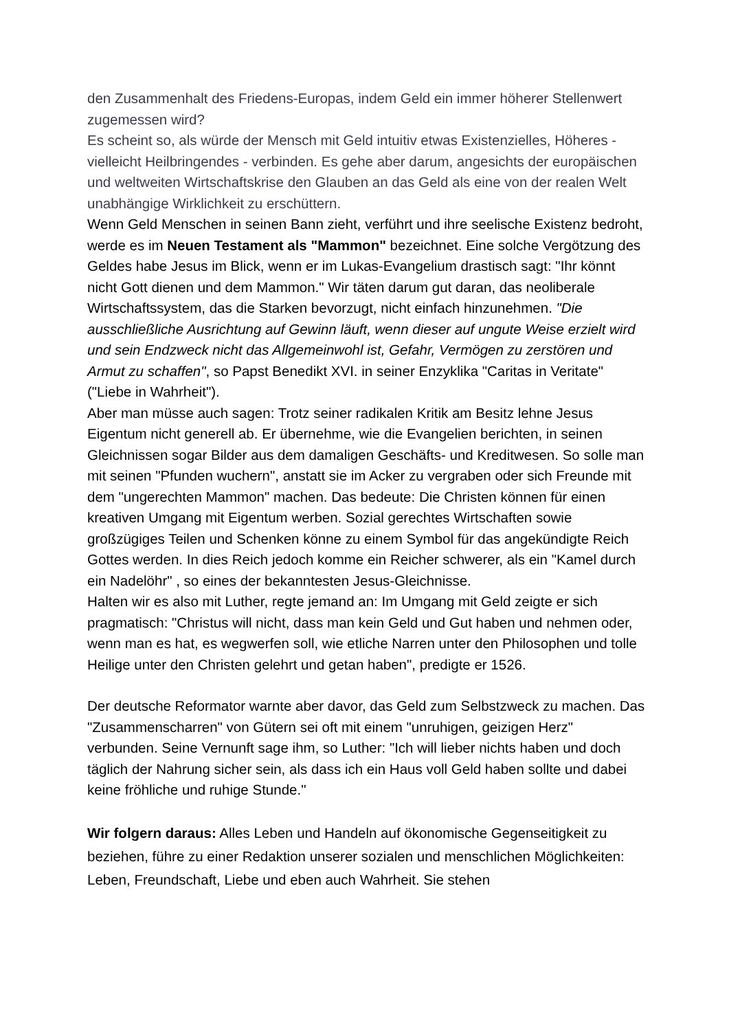den Zusammenhalt des Friedens-Europas, indem Geld ein immer höherer Stellenwert zugemessen wird?
Es scheint so, als würde der Mensch mit Geld intuitiv etwas Existenzielles, Höheres - vielleicht Heilbringendes - verbinden. Es gehe aber darum, angesichts der europäischen und weltweiten Wirtschaftskrise den Glauben an das Geld als eine von der realen Welt unabhängige Wirklichkeit zu erschüttern.
Wenn Geld Menschen in seinen Bann zieht, verführt und ihre seelische Existenz bedroht, werde es im Neuen Testament als "Mammon" bezeichnet. Eine solche Vergötzung des Geldes habe Jesus im Blick, wenn er im Lukas-Evangelium drastisch sagt: "Ihr könnt nicht Gott dienen und dem Mammon." Wir täten darum gut daran, das neoliberale Wirtschaftssystem, das die Starken bevorzugt, nicht einfach hinzunehmen. "Die ausschließliche Ausrichtung auf Gewinn läuft, wenn dieser auf ungute Weise erzielt wird und sein Endzweck nicht das Allgemeinwohl ist, Gefahr, Vermögen zu zerstören und Armut zu schaffen", so Papst Benedikt XVI. in seiner Enzyklika "Caritas in Veritate" ("Liebe in Wahrheit").
Aber man müsse auch sagen: Trotz seiner radikalen Kritik am Besitz lehne Jesus Eigentum nicht generell ab. Er übernehme, wie die Evangelien berichten, in seinen Gleichnissen sogar Bilder aus dem damaligen Geschäfts- und Kreditwesen. So solle man mit seinen "Pfunden wuchern", anstatt sie im Acker zu vergraben oder sich Freunde mit dem "ungerechten Mammon" machen. Das bedeute: Die Christen können für einen kreativen Umgang mit Eigentum werben. Sozial gerechtes Wirtschaften sowie großzügiges Teilen und Schenken könne zu einem Symbol für das angekündigte Reich Gottes werden. In dies Reich jedoch komme ein Reicher schwerer, als ein "Kamel durch ein Nadelöhr" , so eines der bekanntesten Jesus-Gleichnisse.
Halten wir es also mit Luther, regte jemand an: Im Umgang mit Geld zeigte er sich pragmatisch: "Christus will nicht, dass man kein Geld und Gut haben und nehmen oder, wenn man es hat, es wegwerfen soll, wie etliche Narren unter den Philosophen und tolle Heilige unter den Christen gelehrt und getan haben", predigte er 1526.
Der deutsche Reformator warnte aber davor, das Geld zum Selbstzweck zu machen. Das "Zusammenscharren" von Gütern sei oft mit einem "unruhigen, geizigen Herz" verbunden. Seine Vernunft sage ihm, so Luther: "Ich will lieber nichts haben und doch täglich der Nahrung sicher sein, als dass ich ein Haus voll Geld haben sollte und dabei keine fröhliche und ruhige Stunde."
Wir folgern daraus: Alles Leben und Handeln auf ökonomische Gegenseitigkeit zu beziehen, führe zu einer Redaktion unserer sozialen und menschlichen Möglichkeiten: Leben, Freundschaft, Liebe und eben auch Wahrheit. Sie stehen